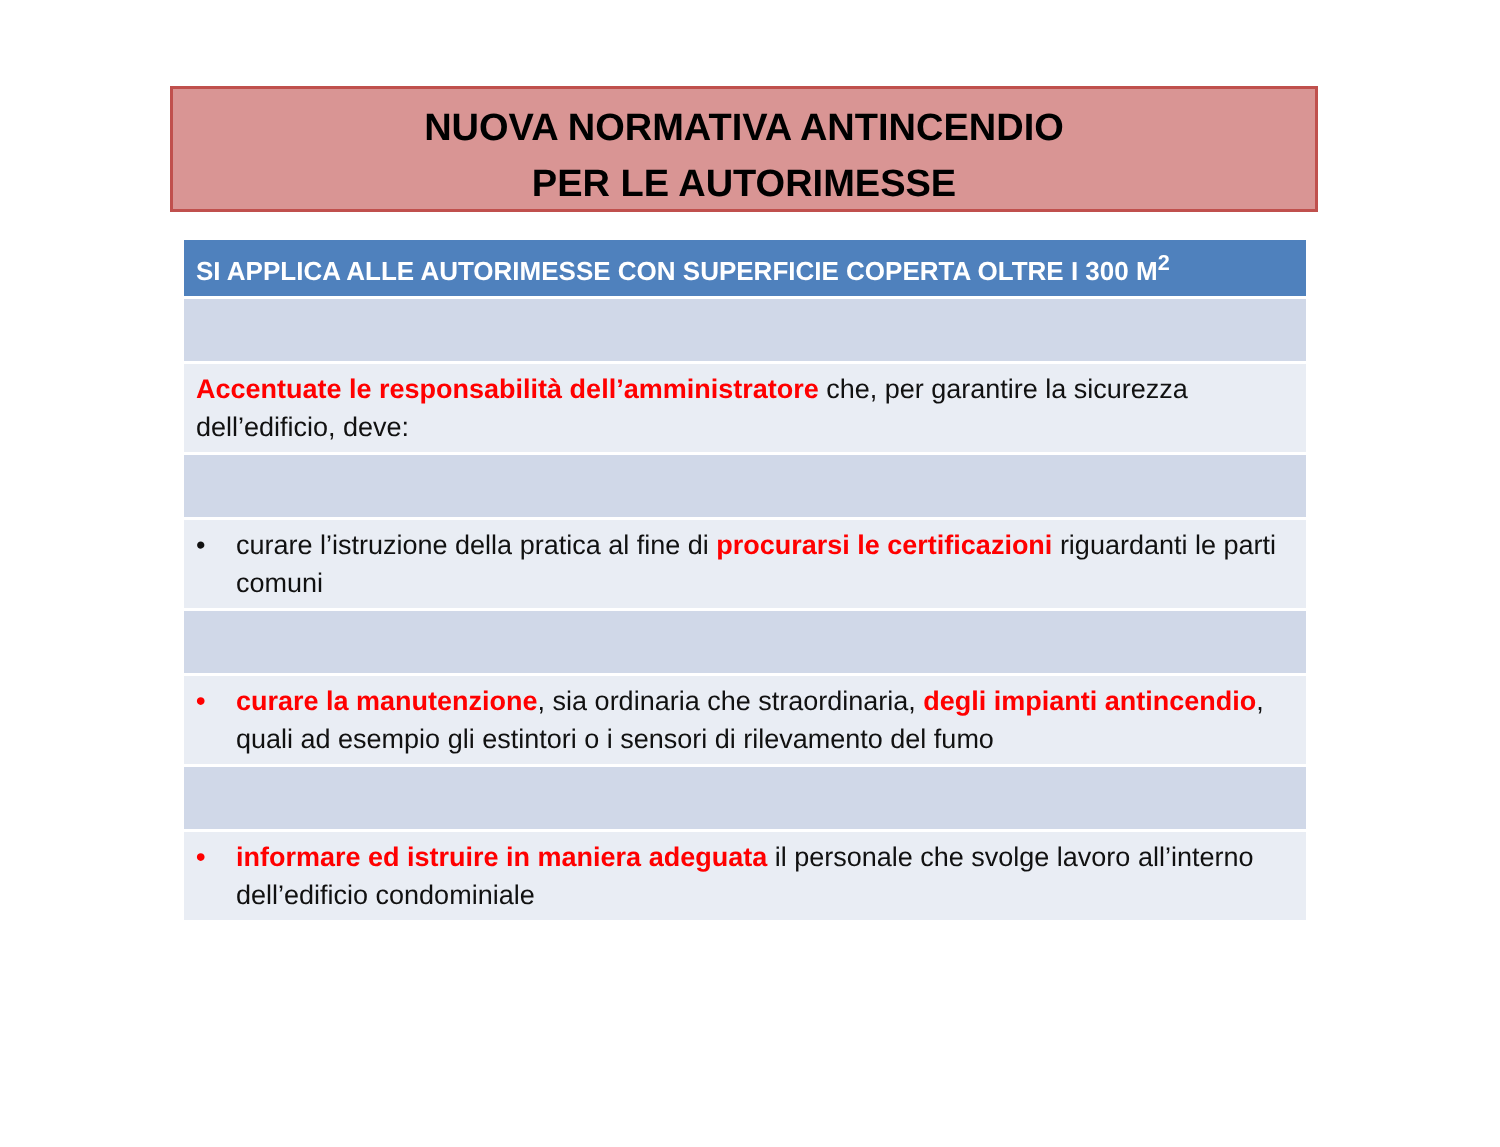NUOVA NORMATIVA ANTINCENDIO
PER LE AUTORIMESSE
| SI APPLICA ALLE AUTORIMESSE CON SUPERFICIE COPERTA OLTRE I 300 M<sup>2</sup> |
| --- |
| Accentuate le responsabilità dell’amministratore che, per garantire la sicurezza dell’edificio, deve: |
| • curare l’istruzione della pratica al fine di procurarsi le certificazioni riguardanti le parti comuni |
| • curare la manutenzione , sia ordinaria che straordinaria, degli impianti antincendio , quali ad esempio gli estintori o i sensori di rilevamento del fumo |
| • informare ed istruire in maniera adeguata il personale che svolge lavoro all’interno dell’edificio condominiale |